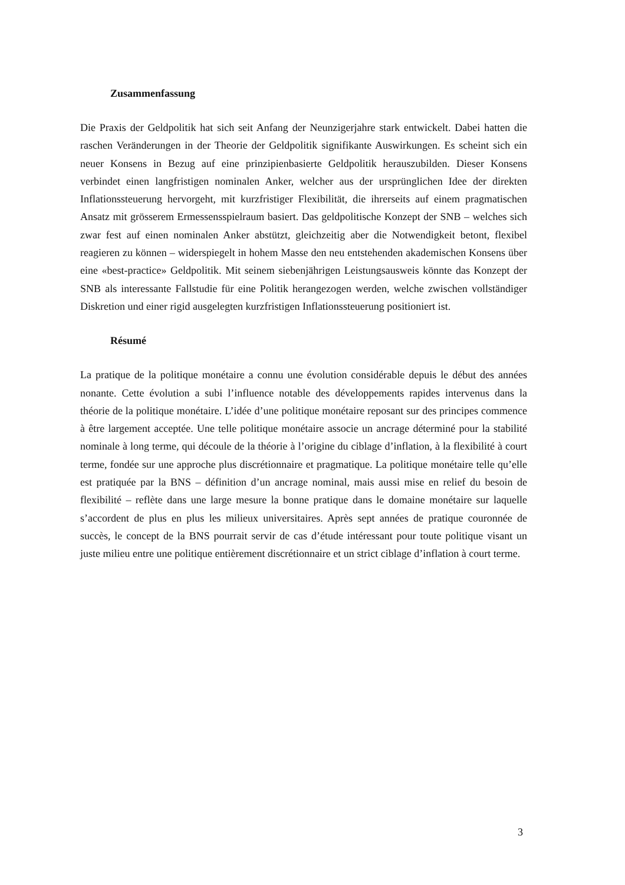Zusammenfassung
Die Praxis der Geldpolitik hat sich seit Anfang der Neunzigerjahre stark entwickelt. Dabei hatten die raschen Veränderungen in der Theorie der Geldpolitik signifikante Auswirkungen. Es scheint sich ein neuer Konsens in Bezug auf eine prinzipienbasierte Geldpolitik herauszubilden. Dieser Konsens verbindet einen langfristigen nominalen Anker, welcher aus der ursprünglichen Idee der direkten Inflationssteuerung hervorgeht, mit kurzfristiger Flexibilität, die ihrerseits auf einem pragmatischen Ansatz mit grösserem Ermessensspielraum basiert. Das geldpolitische Konzept der SNB – welches sich zwar fest auf einen nominalen Anker abstützt, gleichzeitig aber die Notwendigkeit betont, flexibel reagieren zu können – widerspiegelt in hohem Masse den neu entstehenden akademischen Konsens über eine «best-practice» Geldpolitik. Mit seinem siebenjährigen Leistungsausweis könnte das Konzept der SNB als interessante Fallstudie für eine Politik herangezogen werden, welche zwischen vollständiger Diskretion und einer rigid ausgelegten kurzfristigen Inflationssteuerung positioniert ist.
Résumé
La pratique de la politique monétaire a connu une évolution considérable depuis le début des années nonante. Cette évolution a subi l’influence notable des développements rapides intervenus dans la théorie de la politique monétaire. L’idée d’une politique monétaire reposant sur des principes commence à être largement acceptée. Une telle politique monétaire associe un ancrage déterminé pour la stabilité nominale à long terme, qui découle de la théorie à l’origine du ciblage d’inflation, à la flexibilité à court terme, fondée sur une approche plus discrétionnaire et pragmatique. La politique monétaire telle qu’elle est pratiquée par la BNS – définition d’un ancrage nominal, mais aussi mise en relief du besoin de flexibilité – reflète dans une large mesure la bonne pratique dans le domaine monétaire sur laquelle s’accordent de plus en plus les milieux universitaires. Après sept années de pratique couronnée de succès, le concept de la BNS pourrait servir de cas d’étude intéressant pour toute politique visant un juste milieu entre une politique entièrement discrétionnaire et un strict ciblage d’inflation à court terme.
3